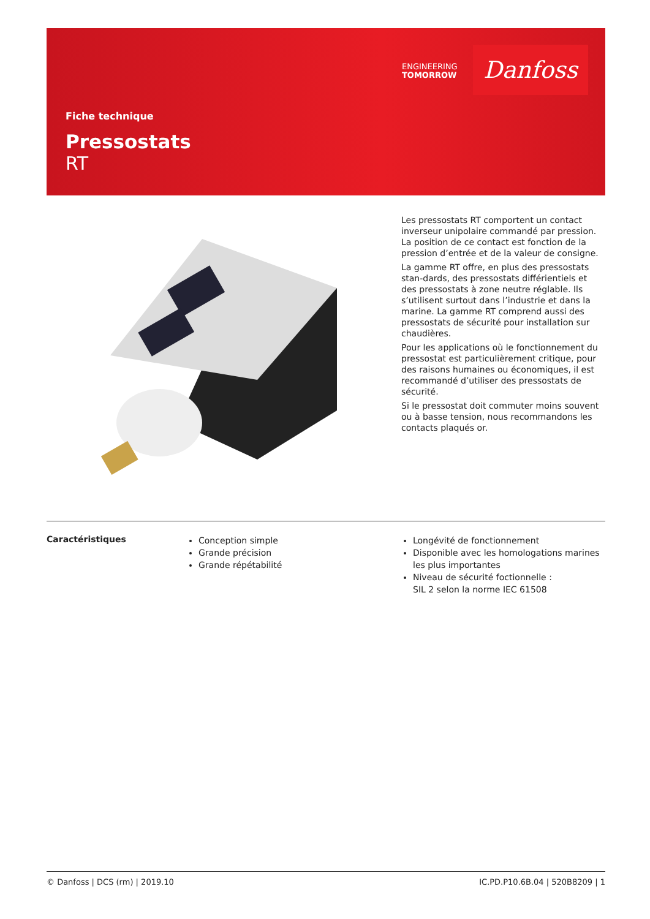ENGINEERING
TOMORROW
Danfoss
Fiche technique
Pressostats
RT
Les pressostats RT comportent un contact inverseur unipolaire commandé par pression. La position de ce contact est fonction de la pression d’entrée et de la valeur de consigne.
La gamme RT offre, en plus des pressostats stan-dards, des pressostats différientiels et des pressostats à zone neutre réglable. Ils s’utilisent surtout dans l’industrie et dans la marine. La gamme RT comprend aussi des pressostats de sécurité pour installation sur chaudières.
Pour les applications où le fonctionnement du pressostat est particulièrement critique, pour des raisons humaines ou économiques, il est recommandé d’utiliser des pressostats de sécurité.
Si le pressostat doit commuter moins souvent ou à basse tension, nous recommandons les contacts plaqués or.
Caractéristiques
Conception simple
Grande précision
Grande répétabilité
Longévité de fonctionnement
Disponible avec les homologations marines les plus importantes
Niveau de sécurité foctionnelle :
SIL 2 selon la norme IEC 61508
© Danfoss | DCS (rm) | 2019.10 IC.PD.P10.6B.04 | 520B8209 | 1